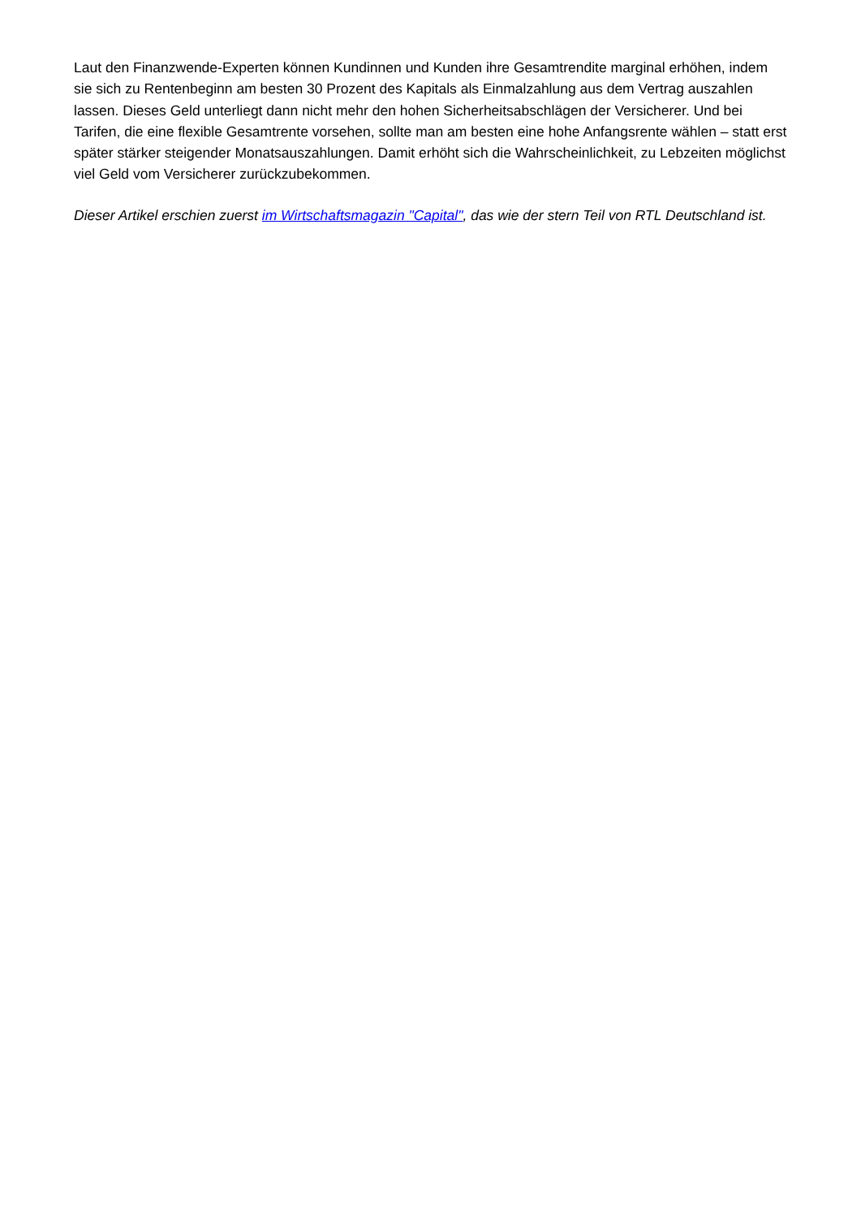Laut den Finanzwende-Experten können Kundinnen und Kunden ihre Gesamtrendite marginal erhöhen, indem sie sich zu Rentenbeginn am besten 30 Prozent des Kapitals als Einmalzahlung aus dem Vertrag auszahlen lassen. Dieses Geld unterliegt dann nicht mehr den hohen Sicherheitsabschlägen der Versicherer. Und bei Tarifen, die eine flexible Gesamtrente vorsehen, sollte man am besten eine hohe Anfangsrente wählen – statt erst später stärker steigender Monatsauszahlungen. Damit erhöht sich die Wahrscheinlichkeit, zu Lebzeiten möglichst viel Geld vom Versicherer zurückzubekommen.
Dieser Artikel erschien zuerst im Wirtschaftsmagazin "Capital", das wie der stern Teil von RTL Deutschland ist.